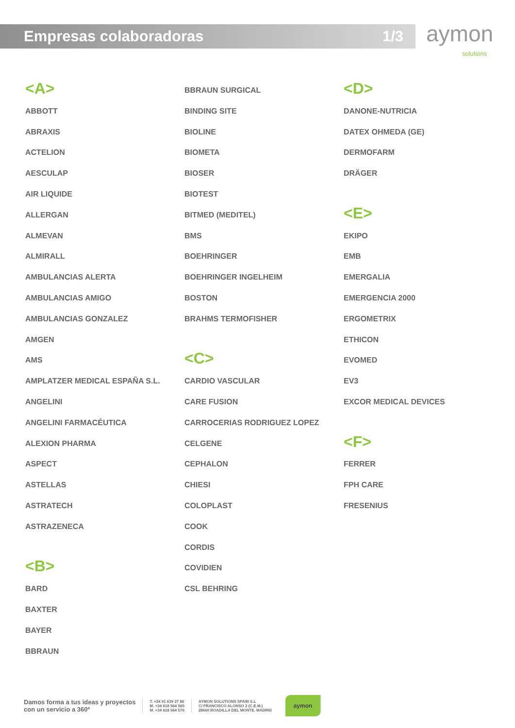Empresas colaboradoras 1/3 aymon solutions
<A>
ABBOTT
ABRAXIS
ACTELION
AESCULAP
AIR LIQUIDE
ALLERGAN
ALMEVAN
ALMIRALL
AMBULANCIAS ALERTA
AMBULANCIAS AMIGO
AMBULANCIAS GONZALEZ
AMGEN
AMS
AMPLATZER MEDICAL ESPAÑA S.L.
ANGELINI
ANGELINI FARMACÉUTICA
ALEXION PHARMA
ASPECT
ASTELLAS
ASTRATECH
ASTRAZENECA
<B>
BARD
BAXTER
BAYER
BBRAUN
BBRAUN SURGICAL
BINDING SITE
BIOLINE
BIOMETA
BIOSER
BIOTEST
BITMED (MEDITEL)
BMS
BOEHRINGER
BOEHRINGER INGELHEIM
BOSTON
BRAHMS TERMOFISHER
<C>
CARDIO VASCULAR
CARE FUSION
CARROCERIAS RODRIGUEZ LOPEZ
CELGENE
CEPHALON
CHIESI
COLOPLAST
COOK
CORDIS
COVIDIEN
CSL BEHRING
<D>
DANONE-NUTRICIA
DATEX OHMEDA (GE)
DERMOFARM
DRÄGER
<E>
EKIPO
EMB
EMERGALIA
EMERGENCIA 2000
ERGOMETRIX
ETHICON
EVOMED
EV3
EXCOR MEDICAL DEVICES
<F>
FERRER
FPH CARE
FRESENIUS
Damos forma a tus ideas y proyectos
con un servicio a 360º
T. +34 91 639 27 86
M. +34 618 564 565
M. +34 618 564 570
AYMON SOLUTIONS SPAIN S.L
C/ FRANCISCO ALONSO 2 (C.E.M.)
28660 BOADILLA DEL MONTE. MADRID
aymon